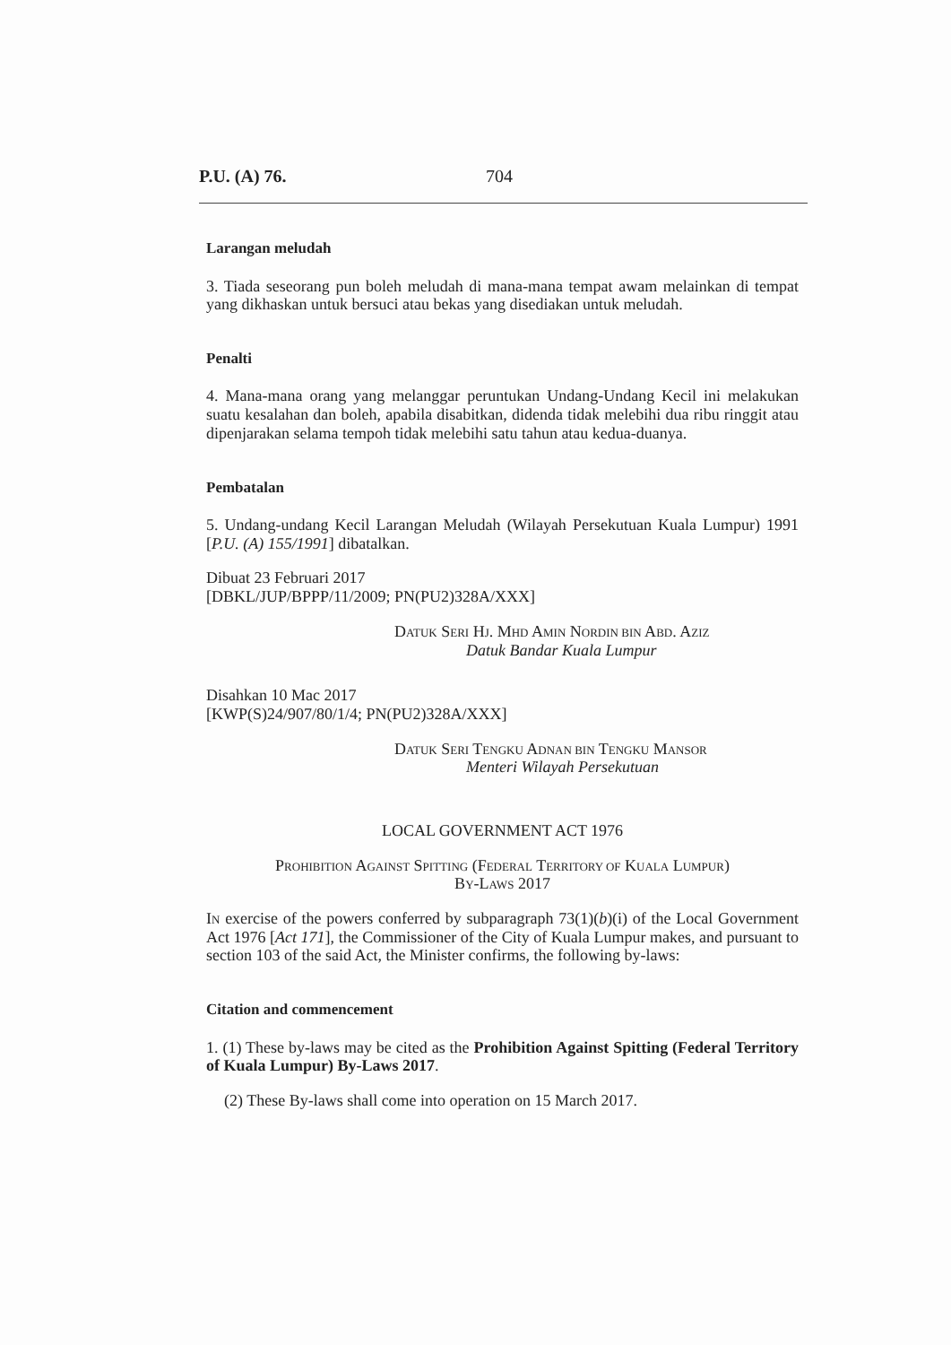P.U. (A) 76. 704
Larangan meludah
3. Tiada seseorang pun boleh meludah di mana-mana tempat awam melainkan di tempat yang dikhaskan untuk bersuci atau bekas yang disediakan untuk meludah.
Penalti
4. Mana-mana orang yang melanggar peruntukan Undang-Undang Kecil ini melakukan suatu kesalahan dan boleh, apabila disabitkan, didenda tidak melebihi dua ribu ringgit atau dipenjarakan selama tempoh tidak melebihi satu tahun atau kedua-duanya.
Pembatalan
5. Undang-undang Kecil Larangan Meludah (Wilayah Persekutuan Kuala Lumpur) 1991 [P.U. (A) 155/1991] dibatalkan.
Dibuat 23 Februari 2017
[DBKL/JUP/BPPP/11/2009; PN(PU2)328A/XXX]
DATUK SERI HJ. MHD AMIN NORDIN BIN ABD. AZIZ
Datuk Bandar Kuala Lumpur
Disahkan 10 Mac 2017
[KWP(S)24/907/80/1/4; PN(PU2)328A/XXX]
DATUK SERI TENGKU ADNAN BIN TENGKU MANSOR
Menteri Wilayah Persekutuan
LOCAL GOVERNMENT ACT 1976
PROHIBITION AGAINST SPITTING (FEDERAL TERRITORY OF KUALA LUMPUR)
BY-LAWS 2017
IN exercise of the powers conferred by subparagraph 73(1)(b)(i) of the Local Government Act 1976 [Act 171], the Commissioner of the City of Kuala Lumpur makes, and pursuant to section 103 of the said Act, the Minister confirms, the following by-laws:
Citation and commencement
1. (1) These by-laws may be cited as the Prohibition Against Spitting (Federal Territory of Kuala Lumpur) By-Laws 2017.
(2) These By-laws shall come into operation on 15 March 2017.